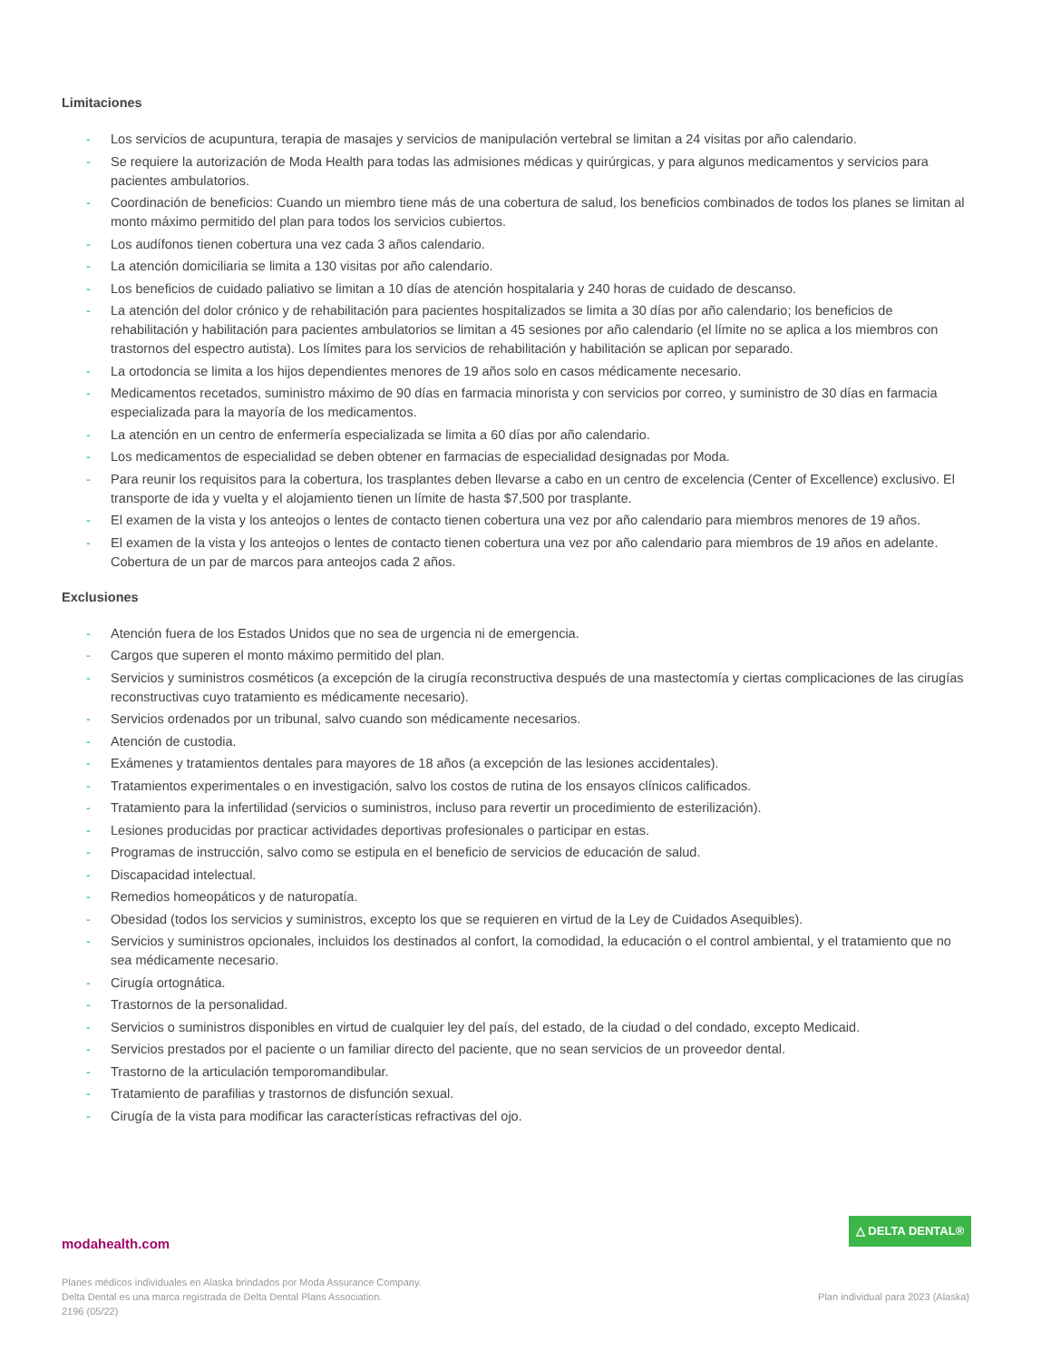Limitaciones
- Los servicios de acupuntura, terapia de masajes y servicios de manipulación vertebral se limitan a 24 visitas por año calendario.
- Se requiere la autorización de Moda Health para todas las admisiones médicas y quirúrgicas, y para algunos medicamentos y servicios para pacientes ambulatorios.
- Coordinación de beneficios: Cuando un miembro tiene más de una cobertura de salud, los beneficios combinados de todos los planes se limitan al monto máximo permitido del plan para todos los servicios cubiertos.
- Los audífonos tienen cobertura una vez cada 3 años calendario.
- La atención domiciliaria se limita a 130 visitas por año calendario.
- Los beneficios de cuidado paliativo se limitan a 10 días de atención hospitalaria y 240 horas de cuidado de descanso.
- La atención del dolor crónico y de rehabilitación para pacientes hospitalizados se limita a 30 días por año calendario; los beneficios de rehabilitación y habilitación para pacientes ambulatorios se limitan a 45 sesiones por año calendario (el límite no se aplica a los miembros con trastornos del espectro autista). Los límites para los servicios de rehabilitación y habilitación se aplican por separado.
- La ortodoncia se limita a los hijos dependientes menores de 19 años solo en casos médicamente necesario.
- Medicamentos recetados, suministro máximo de 90 días en farmacia minorista y con servicios por correo, y suministro de 30 días en farmacia especializada para la mayoría de los medicamentos.
- La atención en un centro de enfermería especializada se limita a 60 días por año calendario.
- Los medicamentos de especialidad se deben obtener en farmacias de especialidad designadas por Moda.
- Para reunir los requisitos para la cobertura, los trasplantes deben llevarse a cabo en un centro de excelencia (Center of Excellence) exclusivo. El transporte de ida y vuelta y el alojamiento tienen un límite de hasta $7,500 por trasplante.
- El examen de la vista y los anteojos o lentes de contacto tienen cobertura una vez por año calendario para miembros menores de 19 años.
- El examen de la vista y los anteojos o lentes de contacto tienen cobertura una vez por año calendario para miembros de 19 años en adelante. Cobertura de un par de marcos para anteojos cada 2 años.
Exclusiones
- Atención fuera de los Estados Unidos que no sea de urgencia ni de emergencia.
- Cargos que superen el monto máximo permitido del plan.
- Servicios y suministros cosméticos (a excepción de la cirugía reconstructiva después de una mastectomía y ciertas complicaciones de las cirugías reconstructivas cuyo tratamiento es médicamente necesario).
- Servicios ordenados por un tribunal, salvo cuando son médicamente necesarios.
- Atención de custodia.
- Exámenes y tratamientos dentales para mayores de 18 años (a excepción de las lesiones accidentales).
- Tratamientos experimentales o en investigación, salvo los costos de rutina de los ensayos clínicos calificados.
- Tratamiento para la infertilidad (servicios o suministros, incluso para revertir un procedimiento de esterilización).
- Lesiones producidas por practicar actividades deportivas profesionales o participar en estas.
- Programas de instrucción, salvo como se estipula en el beneficio de servicios de educación de salud.
- Discapacidad intelectual.
- Remedios homeopáticos y de naturopatía.
- Obesidad (todos los servicios y suministros, excepto los que se requieren en virtud de la Ley de Cuidados Asequibles).
- Servicios y suministros opcionales, incluidos los destinados al confort, la comodidad, la educación o el control ambiental, y el tratamiento que no sea médicamente necesario.
- Cirugía ortognática.
- Trastornos de la personalidad.
- Servicios o suministros disponibles en virtud de cualquier ley del país, del estado, de la ciudad o del condado, excepto Medicaid.
- Servicios prestados por el paciente o un familiar directo del paciente, que no sean servicios de un proveedor dental.
- Trastorno de la articulación temporomandibular.
- Tratamiento de parafilias y trastornos de disfunción sexual.
- Cirugía de la vista para modificar las características refractivas del ojo.
△ DELTA DENTAL®
modahealth.com
Planes médicos individuales en Alaska brindados por Moda Assurance Company.
Delta Dental es una marca registrada de Delta Dental Plans Association.
2196 (05/22)
Plan individual para 2023 (Alaska)